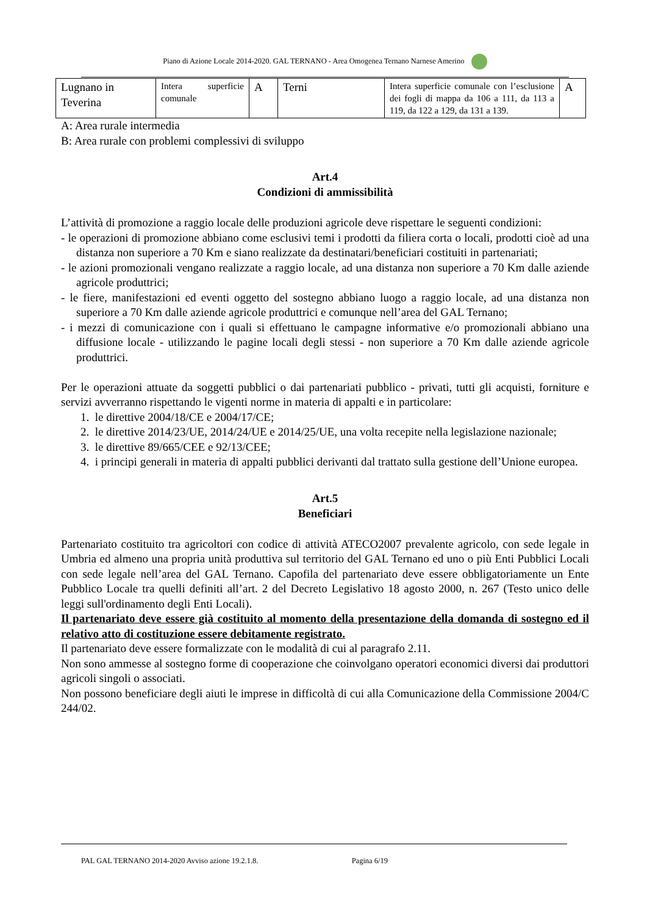Piano di Azione Locale 2014-2020. GAL TERNANO - Area Omogenea Ternano Narnese Amerino
| Lugnano in Teverina | Intera superficie comunale | A | Terni | Intera superficie comunale con l’esclusione dei fogli di mappa da 106 a 111, da 113 a 119, da 122 a 129, da 131 a 139. | A |
A: Area rurale intermedia
B: Area rurale con problemi complessivi di sviluppo
Art.4
Condizioni di ammissibilità
L’attività di promozione a raggio locale delle produzioni agricole deve rispettare le seguenti condizioni:
- le operazioni di promozione abbiano come esclusivi temi i prodotti da filiera corta o locali, prodotti cioè ad una distanza non superiore a 70 Km e siano realizzate da destinatari/beneficiari costituiti in partenariati;
- le azioni promozionali vengano realizzate a raggio locale, ad una distanza non superiore a 70 Km dalle aziende agricole produttrici;
- le fiere, manifestazioni ed eventi oggetto del sostegno abbiano luogo a raggio locale, ad una distanza non superiore a 70 Km dalle aziende agricole produttrici e comunque nell’area del GAL Ternano;
- i mezzi di comunicazione con i quali si effettuano le campagne informative e/o promozionali abbiano una diffusione locale - utilizzando le pagine locali degli stessi - non superiore a 70 Km dalle aziende agricole produttrici.
Per le operazioni attuate da soggetti pubblici o dai partenariati pubblico - privati, tutti gli acquisti, forniture e servizi avverranno rispettando le vigenti norme in materia di appalti e in particolare:
1. le direttive 2004/18/CE e 2004/17/CE;
2. le direttive 2014/23/UE, 2014/24/UE e 2014/25/UE, una volta recepite nella legislazione nazionale;
3. le direttive 89/665/CEE e 92/13/CEE;
4. i principi generali in materia di appalti pubblici derivanti dal trattato sulla gestione dell’Unione europea.
Art.5
Beneficiari
Partenariato costituito tra agricoltori con codice di attività ATECO2007 prevalente agricolo, con sede legale in Umbria ed almeno una propria unità produttiva sul territorio del GAL Ternano ed uno o più Enti Pubblici Locali con sede legale nell’area del GAL Ternano. Capofila del partenariato deve essere obbligatoriamente un Ente Pubblico Locale tra quelli definiti all’art. 2 del Decreto Legislativo 18 agosto 2000, n. 267 (Testo unico delle leggi sull'ordinamento degli Enti Locali).
Il partenariato deve essere già costituito al momento della presentazione della domanda di sostegno ed il relativo atto di costituzione essere debitamente registrato.
Il partenariato deve essere formalizzate con le modalità di cui al paragrafo 2.11.
Non sono ammesse al sostegno forme di cooperazione che coinvolgano operatori economici diversi dai produttori agricoli singoli o associati.
Non possono beneficiare degli aiuti le imprese in difficoltà di cui alla Comunicazione della Commissione 2004/C 244/02.
PAL GAL TERNANO 2014-2020 Avviso azione 19.2.1.8. Pagina 6/19